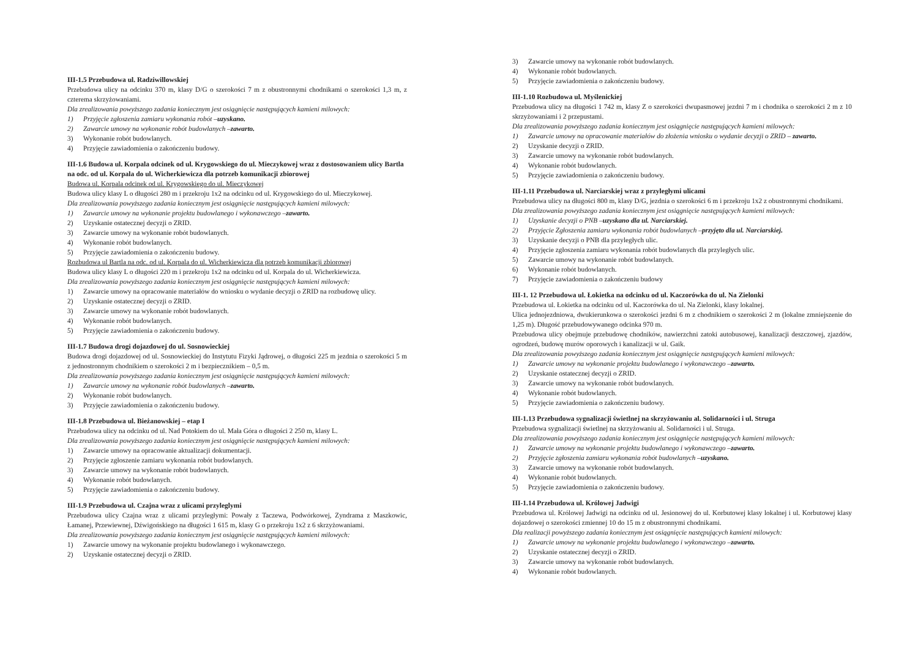III-1.5 Przebudowa ul. Radziwillowskiej
Przebudowa ulicy na odcinku 370 m, klasy D/G o szerokości 7 m z obustronnymi chodnikami o szerokości 1,3 m, z czterema skrzyżowaniami.
Dla zrealizowania powyższego zadania koniecznym jest osiągnięcie następujących kamieni milowych:
1) Przyjęcie zgłoszenia zamiaru wykonania robót – uzyskano.
2) Zawarcie umowy na wykonanie robót budowlanych – zawarto.
3) Wykonanie robót budowlanych.
4) Przyjęcie zawiadomienia o zakończeniu budowy.
III-1.6 Budowa ul. Korpala odcinek od ul. Krygowskiego do ul. Mieczykowej wraz z dostosowaniem ulicy Bartla na odc. od ul. Korpala do ul. Wicherkiewicza dla potrzeb komunikacji zbiorowej
Budowa ul. Korpala odcinek od ul. Krygowskiego do ul. Mieczykowej
Budowa ulicy klasy L o długości 280 m i przekroju 1x2 na odcinku od ul. Krygowskiego do ul. Mieczykowej.
Dla zrealizowania powyższego zadania koniecznym jest osiągnięcie następujących kamieni milowych:
1) Zawarcie umowy na wykonanie projektu budowlanego i wykonawczego – zawarto.
2) Uzyskanie ostatecznej decyzji o ZRID.
3) Zawarcie umowy na wykonanie robót budowlanych.
4) Wykonanie robót budowlanych.
5) Przyjęcie zawiadomienia o zakończeniu budowy.
Rozbudowa ul Bartla na odc. od ul. Korpala do ul. Wicherkiewicza dla potrzeb komunikacji zbiorowej
Budowa ulicy klasy L o długości 220 m i przekroju 1x2 na odcinku od ul. Korpala do ul. Wicherkiewicza.
Dla zrealizowania powyższego zadania koniecznym jest osiągnięcie następujących kamieni milowych:
1) Zawarcie umowy na opracowanie materiałów do wniosku o wydanie decyzji o ZRID na rozbudowę ulicy.
2) Uzyskanie ostatecznej decyzji o ZRID.
3) Zawarcie umowy na wykonanie robót budowlanych.
4) Wykonanie robót budowlanych.
5) Przyjęcie zawiadomienia o zakończeniu budowy.
III-1.7 Budowa drogi dojazdowej do ul. Sosnowieckiej
Budowa drogi dojazdowej od ul. Sosnowieckiej do Instytutu Fizyki Jądrowej, o długości 225 m jezdnia o szerokości 5 m z jednostronnym chodnikiem o szerokości 2 m i bezpiecznikiem – 0,5 m.
Dla zrealizowania powyższego zadania koniecznym jest osiągnięcie następujących kamieni milowych:
1) Zawarcie umowy na wykonanie robót budowlanych – zawarto.
2) Wykonanie robót budowlanych.
3) Przyjęcie zawiadomienia o zakończeniu budowy.
III-1.8 Przebudowa ul. Bieżanowskiej – etap I
Przebudowa ulicy na odcinku od ul. Nad Potokiem do ul. Mała Góra o długości 2 250 m, klasy L.
Dla zrealizowania powyższego zadania koniecznym jest osiągnięcie następujących kamieni milowych:
1) Zawarcie umowy na opracowanie aktualizacji dokumentacji.
2) Przyjęcie zgłoszenie zamiaru wykonania robót budowlanych.
3) Zawarcie umowy na wykonanie robót budowlanych.
4) Wykonanie robót budowlanych.
5) Przyjęcie zawiadomienia o zakończeniu budowy.
III-1.9 Przebudowa ul. Czajna wraz z ulicami przyleglymi
Przebudowa ulicy Czajna wraz z ulicami przyległymi: Powały z Taczewa, Podwórkowej, Zyndrama z Maszkowic, Łamanej, Przewiewnej, Dźwigońskiego na długości 1 615 m, klasy G o przekroju 1x2 z 6 skrzyżowaniami.
Dla zrealizowania powyższego zadania koniecznym jest osiągnięcie następujących kamieni milowych:
1) Zawarcie umowy na wykonanie projektu budowlanego i wykonawczego.
2) Uzyskanie ostatecznej decyzji o ZRID.
3) Zawarcie umowy na wykonanie robót budowlanych.
4) Wykonanie robót budowlanych.
5) Przyjęcie zawiadomienia o zakończeniu budowy.
III-1.10 Rozbudowa ul. Myślenickiej
Przebudowa ulicy na długości 1 742 m, klasy Z o szerokości dwupasmowej jezdni 7 m i chodnika o szerokości 2 m z 10 skrzyżowaniami i 2 przepustami.
Dla zrealizowania powyższego zadania koniecznym jest osiągnięcie następujących kamieni milowych:
1) Zawarcie umowy na opracowanie materiałów do złożenia wniosku o wydanie decyzji o ZRID – zawarto.
2) Uzyskanie decyzji o ZRID.
3) Zawarcie umowy na wykonanie robót budowlanych.
4) Wykonanie robót budowlanych.
5) Przyjęcie zawiadomienia o zakończeniu budowy.
III-1.11 Przebudowa ul. Narciarskiej wraz z przyległymi ulicami
Przebudowa ulicy na długości 800 m, klasy D/G, jezdnia o szerokości 6 m i przekroju 1x2 z obustronnymi chodnikami.
Dla zrealizowania powyższego zadania koniecznym jest osiągnięcie następujących kamieni milowych:
1) Uzyskanie decyzji o PNB – uzyskano dla ul. Narciarskiej.
2) Przyjęcie Zgłoszenia zamiaru wykonania robót budowlanych – przyjęto dla ul. Narciarskiej.
3) Uzyskanie decyzji o PNB dla przyległych ulic.
4) Przyjęcie zgłoszenia zamiaru wykonania robót budowlanych dla przyległych ulic.
5) Zawarcie umowy na wykonanie robót budowlanych.
6) Wykonanie robót budowlanych.
7) Przyjęcie zawiadomienia o zakończeniu budowy
III-1. 12 Przebudowa ul. Łokietka na odcinku od ul. Kaczorówka do ul. Na Zielonki
Przebudowa ul. Łokietka na odcinku od ul. Kaczorówka do ul. Na Zielonki, klasy lokalnej.
Ulica jednojezdniowa, dwukierunkowa o szerokości jezdni 6 m z chodnikiem o szerokości 2 m (lokalne zmniejszenie do 1,25 m). Długość przebudowywanego odcinka 970 m.
Przebudowa ulicy obejmuje przebudowę chodników, nawierzchni zatoki autobusowej, kanalizacji deszczowej, zjazdów, ogrodzeń, budowę murów oporowych i kanalizacji w ul. Gaik.
Dla zrealizowania powyższego zadania koniecznym jest osiągnięcie następujących kamieni milowych:
1) Zawarcie umowy na wykonanie projektu budowlanego i wykonawczego – zawarto.
2) Uzyskanie ostatecznej decyzji o ZRID.
3) Zawarcie umowy na wykonanie robót budowlanych.
4) Wykonanie robót budowlanych.
5) Przyjęcie zawiadomienia o zakończeniu budowy.
III-1.13 Przebudowa sygnalizacji świetlnej na skrzyżowaniu al. Solidarności i ul. Struga
Przebudowa sygnalizacji świetlnej na skrzyżowaniu al. Solidarności i ul. Struga.
Dla zrealizowania powyższego zadania koniecznym jest osiągnięcie następujących kamieni milowych:
1) Zawarcie umowy na wykonanie projektu budowlanego i wykonawczego – zawarto.
2) Przyjęcie zgłoszenia zamiaru wykonania robót budowlanych – uzyskano.
3) Zawarcie umowy na wykonanie robót budowlanych.
4) Wykonanie robót budowlanych.
5) Przyjęcie zawiadomienia o zakończeniu budowy.
III-1.14 Przebudowa ul. Królowej Jadwigi
Przebudowa ul. Królowej Jadwigi na odcinku od ul. Jesionowej do ul. Korbutowej klasy lokalnej i ul. Korbutowej klasy dojazdowej o szerokości zmiennej 10 do 15 m z obustronnymi chodnikami.
Dla realizacji powyższego zadania koniecznym jest osiągnięcie następujących kamieni milowych:
1) Zawarcie umowy na wykonanie projektu budowlanego i wykonawczego – zawarto.
2) Uzyskanie ostatecznej decyzji o ZRID.
3) Zawarcie umowy na wykonanie robót budowlanych.
4) Wykonanie robót budowlanych.